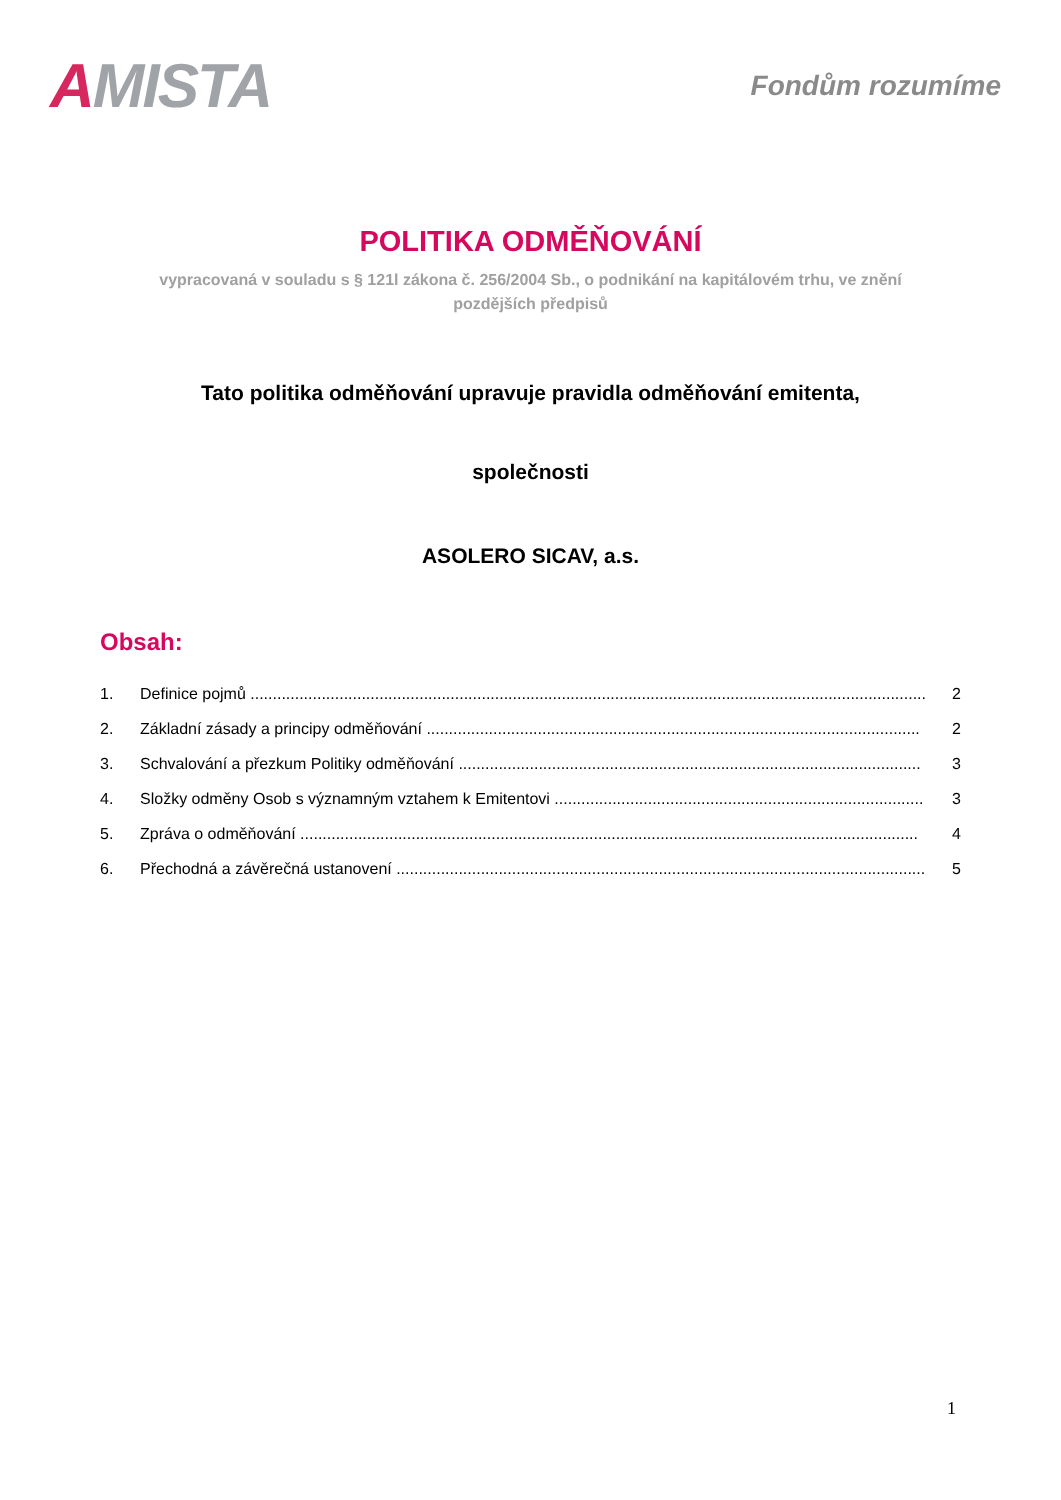AMISTA
Fondům rozumíme
POLITIKA ODMĚŇOVÁNÍ
vypracovaná v souladu s § 121l zákona č. 256/2004 Sb., o podnikání na kapitálovém trhu, ve znění pozdějších předpisů
Tato politika odměňování upravuje pravidla odměňování emitenta,
společnosti
ASOLERO SICAV, a.s.
Obsah:
1. Definice pojmů ........................................................................................................................................................ 2
2. Základní zásady a principy odměňování ............................................................................................................... 2
3. Schvalování a přezkum Politiky odměňování ........................................................................................................ 3
4. Složky odměny Osob s významným vztahem k Emitentovi ................................................................................... 3
5. Zpráva o odměňování ........................................................................................................................................... 4
6. Přechodná a závěrečná ustanovení ....................................................................................................................... 5
1